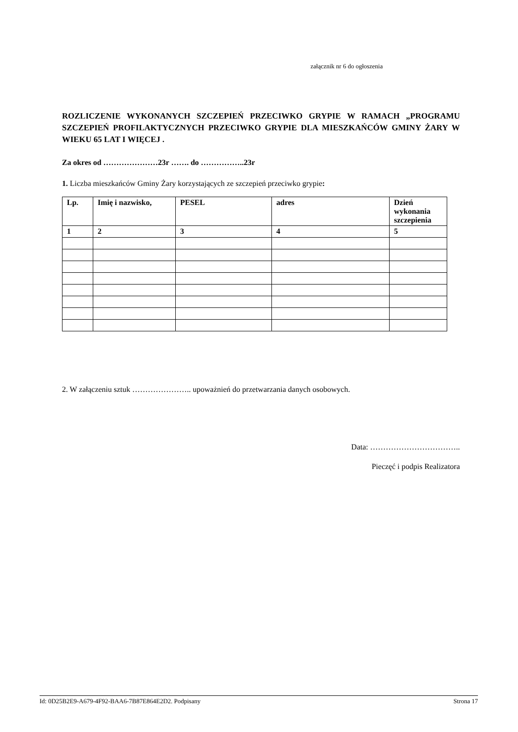załącznik nr 6 do ogłoszenia
ROZLICZENIE WYKONANYCH SZCZEPIEŃ PRZECIWKO GRYPIE W RAMACH „PROGRAMU SZCZEPIEŃ PROFILAKTYCZNYCH PRZECIWKO GRYPIE DLA MIESZKAŃCÓW GMINY ŻARY W WIEKU 65 LAT I WIĘCEJ .
Za okres od …………………23r ……. do ……………..23r
1. Liczba mieszkańców Gminy Żary korzystających ze szczepień przeciwko grypie:
| Lp. | Imię i nazwisko, | PESEL | adres | Dzień wykonania szczepienia |
| --- | --- | --- | --- | --- |
| 1 | 2 | 3 | 4 | 5 |
2. W załączeniu sztuk ………………….. upoważnień do przetwarzania danych osobowych.
Data: ……………………………..
Pieczęć i podpis Realizatora
Id: 0D25B2E9-A679-4F92-BAA6-7B87E864E2D2. Podpisany Strona 17